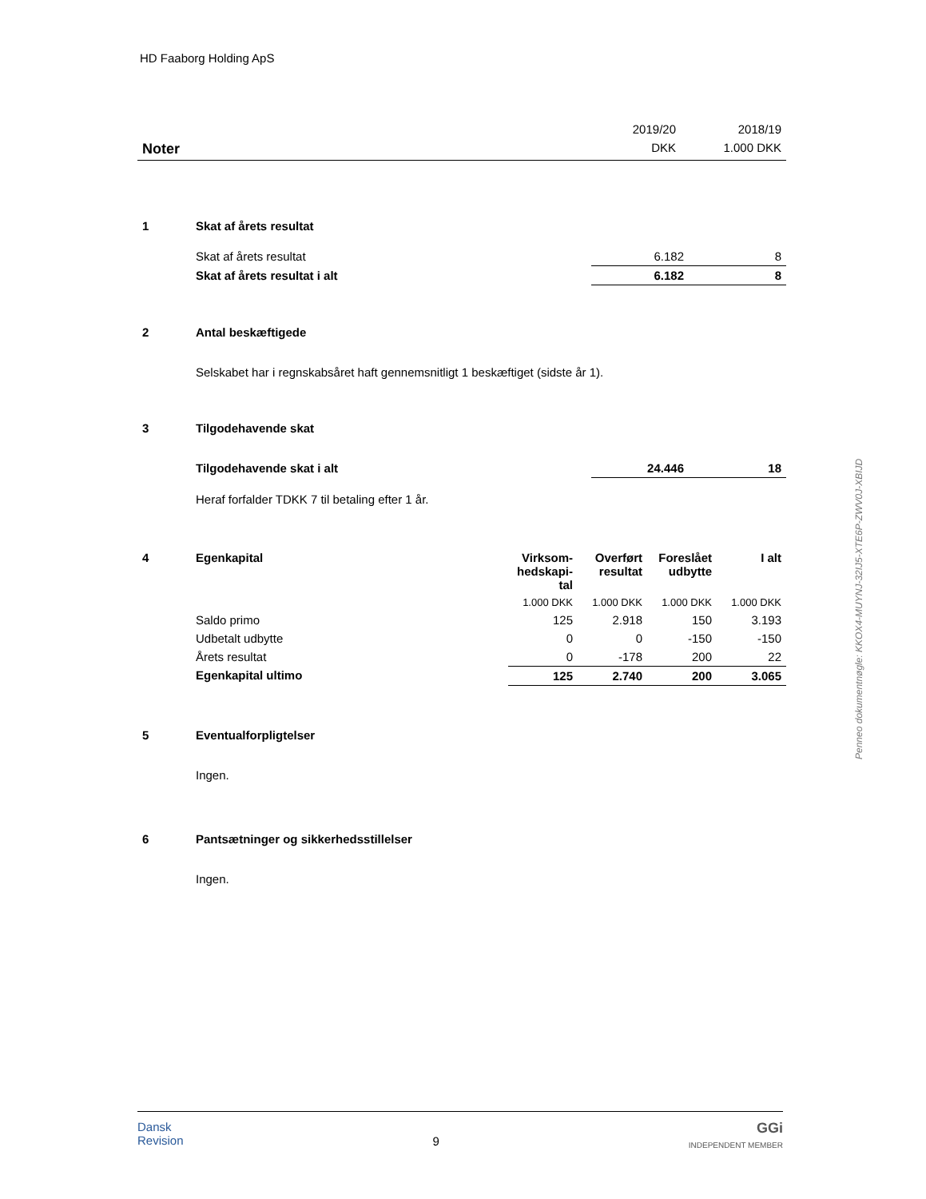HD Faaborg Holding ApS
| | 2019/20 | 2018/19 |
| Noter | DKK | 1.000 DKK |
| 1 | Skat af årets resultat | | |
| | Skat af årets resultat | 6.182 | 8 |
| | Skat af årets resultat i alt | 6.182 | 8 |
| 2 | Antal beskæftigede | | |
| | Selskabet har i regnskabsåret haft gennemsnitligt 1 beskæftiget (sidste år 1). | | |
| 3 | Tilgodehavende skat | | |
| | Tilgodehavende skat i alt | 24.446 | 18 |
| | Heraf forfalder TDKK 7 til betaling efter 1 år. | | |
| 4 | Egenkapital | Virksom- hedskapi- tal | Overført resultat | Foreslået udbytte | I alt |
| --- | --- | --- | --- | --- | --- |
| | | 1.000 DKK | 1.000 DKK | 1.000 DKK | 1.000 DKK |
| | Saldo primo | 125 | 2.918 | 150 | 3.193 |
| | Udbetalt udbytte | 0 | 0 | -150 | -150 |
| | Årets resultat | 0 | -178 | 200 | 22 |
| | Egenkapital ultimo | 125 | 2.740 | 200 | 3.065 |
| 5 | Eventualforpligtelser |
| | Ingen. |
| 6 | Pantsætninger og sikkerhedsstillelser |
| | Ingen. |
Penneo dokumentnøgle: KKOX4-MUYNJ-32IJ5-XTE6P-ZWV0J-XBIJD
Dansk
Revision
9
GGi
INDEPENDENT MEMBER